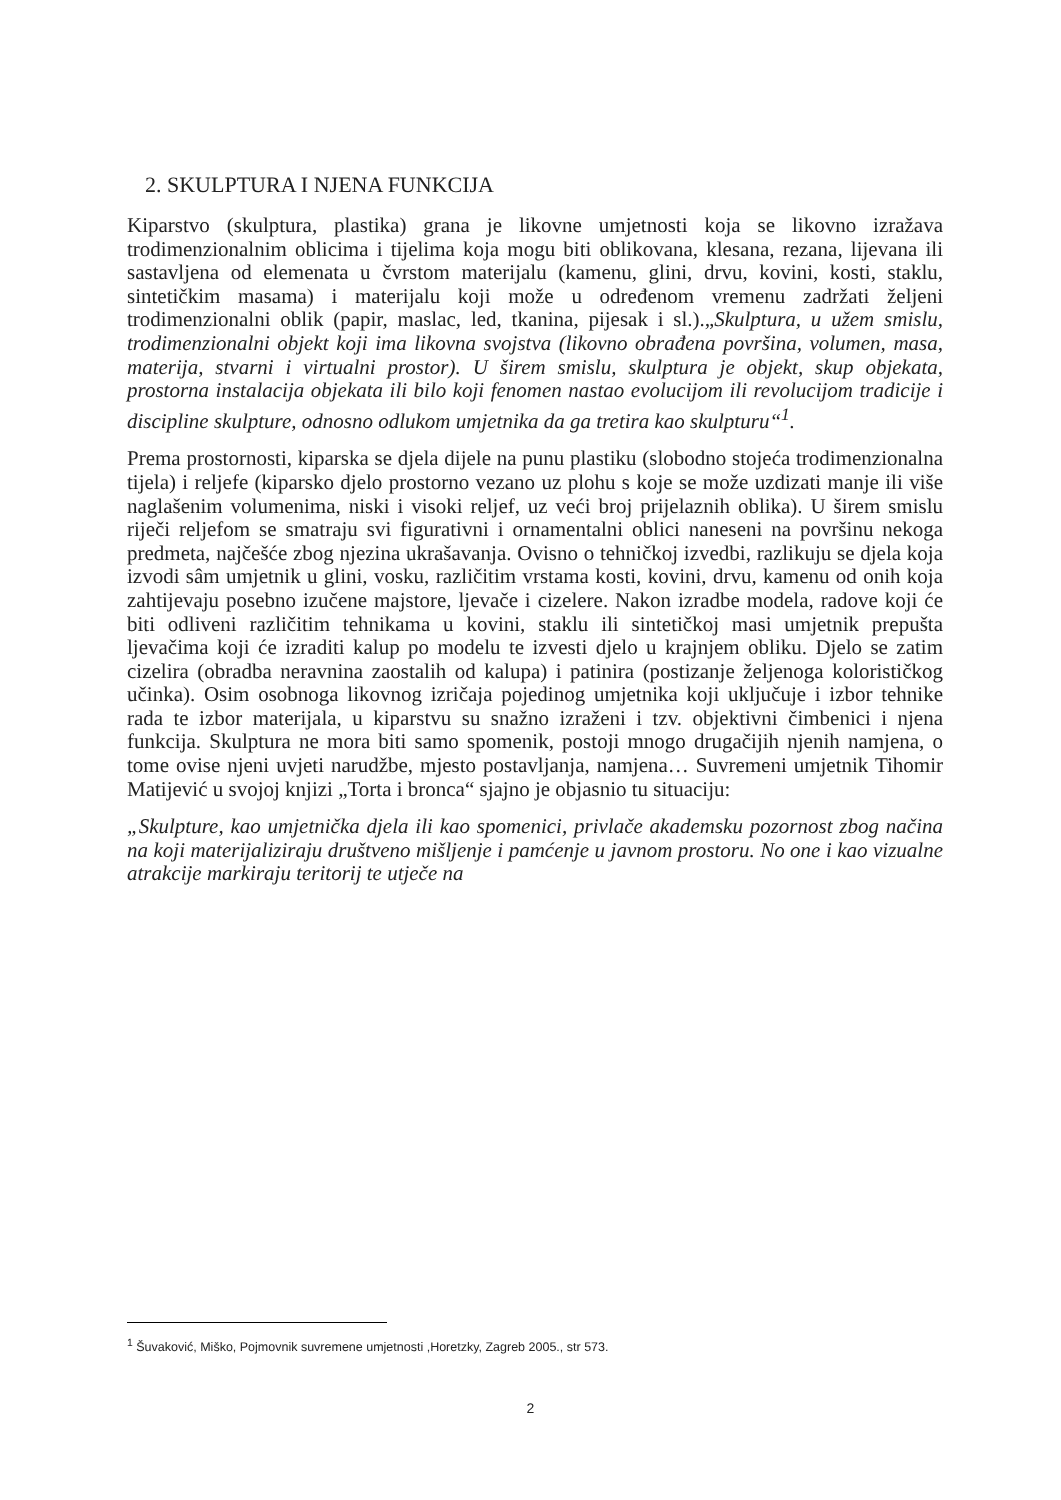2. SKULPTURA I NJENA FUNKCIJA
Kiparstvo (skulptura, plastika) grana je likovne umjetnosti koja se likovno izražava trodimenzionalnim oblicima i tijelima koja mogu biti oblikovana, klesana, rezana, lijevana ili sastavljena od elemenata u čvrstom materijalu (kamenu, glini, drvu, kovini, kosti, staklu, sintetičkim masama) i materijalu koji može u određenom vremenu zadržati željeni trodimenzionalni oblik (papir, maslac, led, tkanina, pijesak i sl.).„Skulptura, u užem smislu, trodimenzionalni objekt koji ima likovna svojstva (likovno obrađena površina, volumen, masa, materija, stvarni i virtualni prostor). U širem smislu, skulptura je objekt, skup objekata, prostorna instalacija objekata ili bilo koji fenomen nastao evolucijom ili revolucijom tradicije i discipline skulpture, odnosno odlukom umjetnika da ga tretira kao skulpturu“<sup>1</sup>.
Prema prostornosti, kiparska se djela dijele na punu plastiku (slobodno stojeća trodimenzionalna tijela) i reljefe (kiparsko djelo prostorno vezano uz plohu s koje se može uzdizati manje ili više naglašenim volumenima, niski i visoki reljef, uz veći broj prijelaznih oblika). U širem smislu riječi reljefom se smatraju svi figurativni i ornamentalni oblici naneseni na površinu nekoga predmeta, najčešće zbog njezina ukrašavanja. Ovisno o tehničkoj izvedbi, razlikuju se djela koja izvodi sâm umjetnik u glini, vosku, različitim vrstama kosti, kovini, drvu, kamenu od onih koja zahtijevaju posebno izučene majstore, ljevače i cizelere. Nakon izradbe modela, radove koji će biti odliveni različitim tehnikama u kovini, staklu ili sintetičkoj masi umjetnik prepušta ljevačima koji će izraditi kalup po modelu te izvesti djelo u krajnjem obliku. Djelo se zatim cizelira (obradba neravnina zaostalih od kalupa) i patinira (postizanje željenoga kolorističkog učinka). Osim osobnoga likovnog izričaja pojedinog umjetnika koji uključuje i izbor tehnike rada te izbor materijala, u kiparstvu su snažno izraženi i tzv. objektivni čimbenici i njena funkcija. Skulptura ne mora biti samo spomenik, postoji mnogo drugačijih njenih namjena, o tome ovise njeni uvjeti narudžbe, mjesto postavljanja, namjena… Suvremeni umjetnik Tihomir Matijević u svojoj knjizi „Torta i bronca“ sjajno je objasnio tu situaciju:
„Skulpture, kao umjetnička djela ili kao spomenici, privlače akademsku pozornost zbog načina na koji materijaliziraju društveno mišljenje i pamćenje u javnom prostoru. No one i kao vizualne atrakcije markiraju teritorij te utječe na
<sup>1</sup> Šuvaković, Miško, Pojmovnik suvremene umjetnosti ,Horetzky, Zagreb 2005., str 573.
2